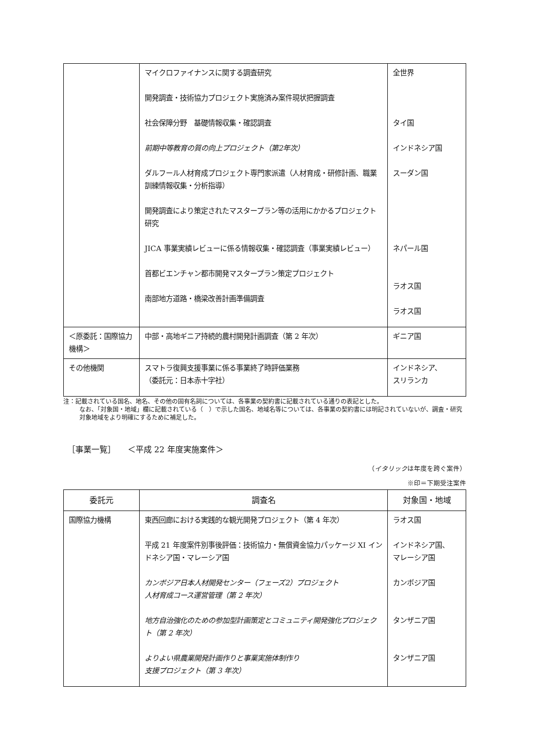| | マイクロファイナンスに関する調査研究 開発調査・技術協力プロジェクト実施済み案件現状把握調査 社会保障分野 基礎情報収集・確認調査 前期中等教育の質の向上プロジェクト（第2年次） ダルフール人材育成プロジェクト専門家派遣（人材育成・研修計画、職業訓練情報収集・分析指導） 開発調査により策定されたマスタープラン等の活用にかかるプロジェクト研究 JICA 事業実績レビューに係る情報収集・確認調査（事業実績レビュー） 首都ビエンチャン都市開発マスタープラン策定プロジェクト 南部地方道路・橋梁改善計画準備調査 | 全世界 タイ国 インドネシア国 スーダン国 ネパール国 ラオス国 ラオス国 |
| ＜原委託：国際協力機構＞ | 中部・高地ギニア持続的農村開発計画調査（第 2 年次） | ギニア国 |
| その他機関 | スマトラ復興支援事業に係る事業終了時評価業務 （委託元：日本赤十字社） | インドネシア、 スリランカ |
注：記載されている国名、地名、その他の固有名詞については、各事業の契約書に記載されている通りの表記とした。
なお、「対象国・地域」欄に記載されている（　）で示した国名、地域名等については、各事業の契約書には明記されていないが、調査・研究対象地域をより明確にするために補足した。
［事業一覧］　　＜平成 22 年度実施案件＞
（イタリックは年度を跨ぐ案件）
※印＝下期受注案件
| 委託元 | 調査名 | 対象国・地域 |
| --- | --- | --- |
| 国際協力機構 | 東西回廊における実践的な観光開発プロジェクト（第 4 年次） 平成 21 年度案件別事後評価：技術協力・無償資金協力パッケージ XI インドネシア国・マレーシア国 カンボジア日本人材開発センター（フェーズ2）プロジェクト 人材育成コース運営管理（第 2 年次） 地方自治強化のための参加型計画策定とコミュニティ開発強化プロジェクト（第 2 年次） よりよい県農業開発計画作りと事業実施体制作り 支援プロジェクト（第 3 年次） | ラオス国 インドネシア国、 マレーシア国 カンボジア国 タンザニア国 タンザニア国 |